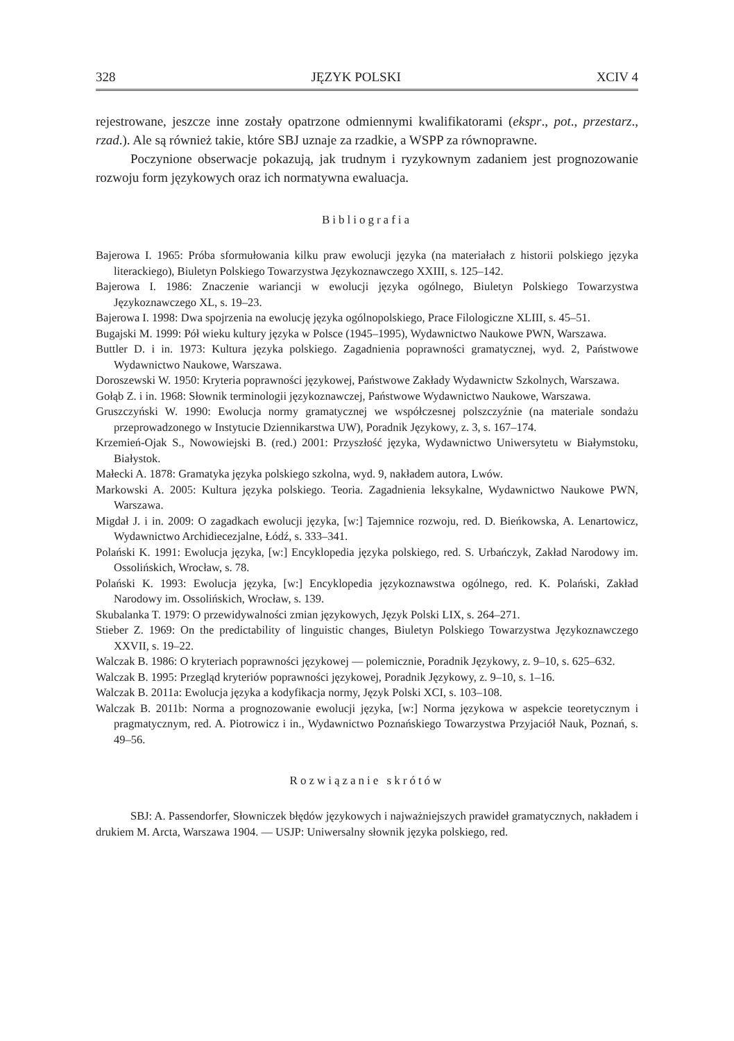328 JĘZYK POLSKI XCIV 4
rejestrowane, jeszcze inne zostały opatrzone odmiennymi kwalifikatorami (ekspr., pot., przestarz., rzad.). Ale są również takie, które SBJ uznaje za rzadkie, a WSPP za równoprawne.
Poczynione obserwacje pokazują, jak trudnym i ryzykownym zadaniem jest prognozowanie rozwoju form językowych oraz ich normatywna ewaluacja.
Bibliografia
Bajerowa I. 1965: Próba sformułowania kilku praw ewolucji języka (na materiałach z historii polskiego języka literackiego), Biuletyn Polskiego Towarzystwa Językoznawczego XXIII, s. 125–142.
Bajerowa I. 1986: Znaczenie wariancji w ewolucji języka ogólnego, Biuletyn Polskiego Towarzystwa Językoznawczego XL, s. 19–23.
Bajerowa I. 1998: Dwa spojrzenia na ewolucję języka ogólnopolskiego, Prace Filologiczne XLIII, s. 45–51.
Bugajski M. 1999: Pół wieku kultury języka w Polsce (1945–1995), Wydawnictwo Naukowe PWN, Warszawa.
Buttler D. i in. 1973: Kultura języka polskiego. Zagadnienia poprawności gramatycznej, wyd. 2, Państwowe Wydawnictwo Naukowe, Warszawa.
Doroszewski W. 1950: Kryteria poprawności językowej, Państwowe Zakłady Wydawnictw Szkolnych, Warszawa.
Gołąb Z. i in. 1968: Słownik terminologii językoznawczej, Państwowe Wydawnictwo Naukowe, Warszawa.
Gruszczyński W. 1990: Ewolucja normy gramatycznej we współczesnej polszczyźnie (na materiale sondażu przeprowadzonego w Instytucie Dziennikarstwa UW), Poradnik Językowy, z. 3, s. 167–174.
Krzemień-Ojak S., Nowowiejski B. (red.) 2001: Przyszłość języka, Wydawnictwo Uniwersytetu w Białymstoku, Białystok.
Małecki A. 1878: Gramatyka języka polskiego szkolna, wyd. 9, nakładem autora, Lwów.
Markowski A. 2005: Kultura języka polskiego. Teoria. Zagadnienia leksykalne, Wydawnictwo Naukowe PWN, Warszawa.
Migdał J. i in. 2009: O zagadkach ewolucji języka, [w:] Tajemnice rozwoju, red. D. Bieńkowska, A. Lenartowicz, Wydawnictwo Archidiecezjalne, Łódź, s. 333–341.
Polański K. 1991: Ewolucja języka, [w:] Encyklopedia języka polskiego, red. S. Urbańczyk, Zakład Narodowy im. Ossolińskich, Wrocław, s. 78.
Polański K. 1993: Ewolucja języka, [w:] Encyklopedia językoznawstwa ogólnego, red. K. Polański, Zakład Narodowy im. Ossolińskich, Wrocław, s. 139.
Skubalanka T. 1979: O przewidywalności zmian językowych, Język Polski LIX, s. 264–271.
Stieber Z. 1969: On the predictability of linguistic changes, Biuletyn Polskiego Towarzystwa Językoznawczego XXVII, s. 19–22.
Walczak B. 1986: O kryteriach poprawności językowej — polemicznie, Poradnik Językowy, z. 9–10, s. 625–632.
Walczak B. 1995: Przegląd kryteriów poprawności językowej, Poradnik Językowy, z. 9–10, s. 1–16.
Walczak B. 2011a: Ewolucja języka a kodyfikacja normy, Język Polski XCI, s. 103–108.
Walczak B. 2011b: Norma a prognozowanie ewolucji języka, [w:] Norma językowa w aspekcie teoretycznym i pragmatycznym, red. A. Piotrowicz i in., Wydawnictwo Poznańskiego Towarzystwa Przyjaciół Nauk, Poznań, s. 49–56.
Rozwiązanie skrótów
SBJ: A. Passendorfer, Słowniczek błędów językowych i najważniejszych prawideł gramatycznych, nakładem i drukiem M. Arcta, Warszawa 1904. — USJP: Uniwersalny słownik języka polskiego, red.